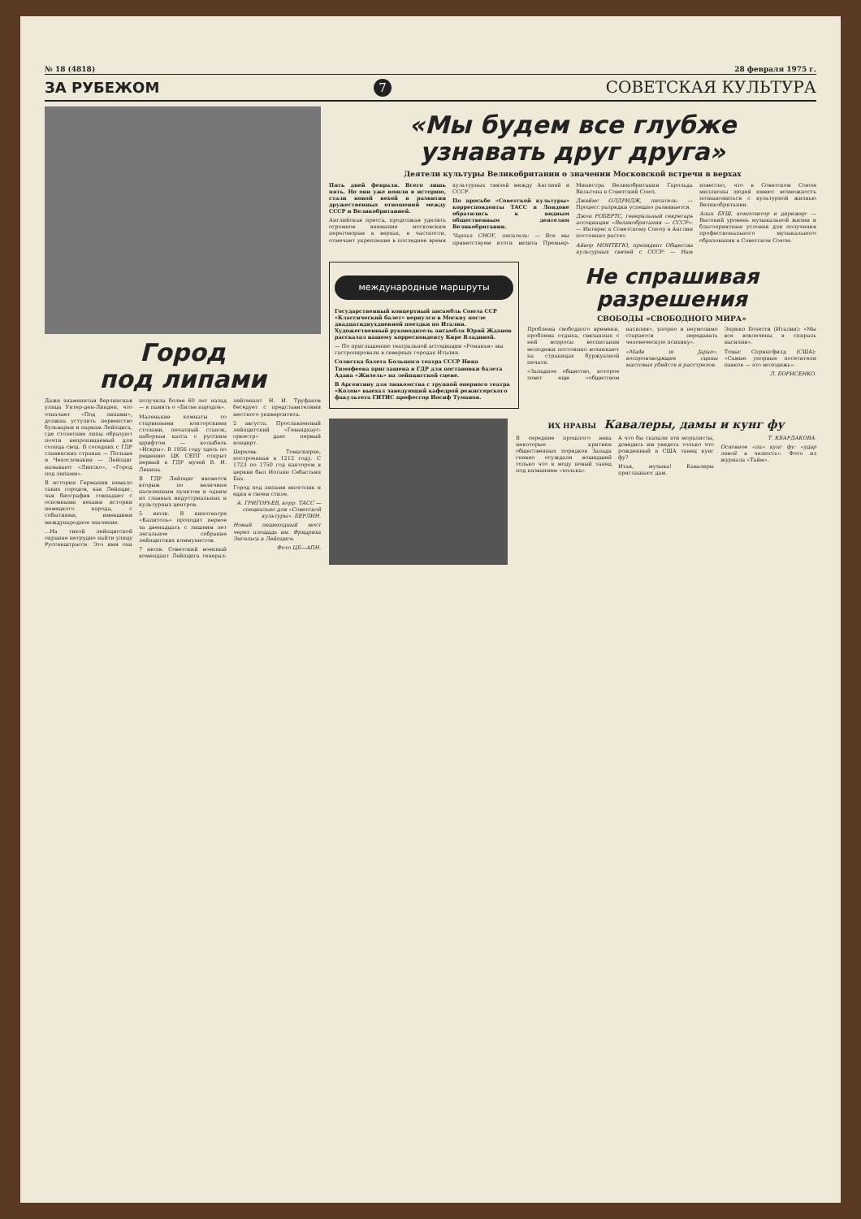№ 18 (4818) 28 февраля 1975 г.
ЗА РУБЕЖОМ 7 СОВЕТСКАЯ КУЛЬТУРА
Город
под липами
Даже знаменитая берлинская улица Унтер-ден-Линден, что означает «Под липами», должна уступить первенство бульварам и паркам Лейпцига, где столетние липы образуют почти непроницаемый для солнца свод. В соседних с ГДР славянских странах — Польше и Чехословакии — Лейпциг называют «Липско», «Город под липами».
В истории Германии немало таких городов, как Лейпциг, чья биография совпадает с основными вехами истории немецкого народа, с событиями, имевшими международное значение.
...На тихой лейпцигской окраине нетрудно найти улицу Руссенштрассе. Это имя она получила более 60 лет назад — в память о «Битве народов».
Маленькие комнаты со старинными конторскими столами, печатный станок, наборная касса с русским шрифтом — колыбель «Искры». В 1956 году здесь по решению ЦК СЕПГ открыт первый в ГДР музей В. И. Ленина.
В ГДР Лейпциг является вторым по величине населенным пунктом и одним из главных индустриальных и культурных центров.
5 июля. В кинотеатре «Капитоль» проходит первое за двенадцать с лишним лет легальное собрание лейпцигских коммунистов.
7 июля. Советский военный комендант Лейпцига генерал-лейтенант Н. И. Труфанов беседует с представителями местного университета.
2 августа. Прославленный лейпцигский «Гевандхаус-оркестр» дает первый концерт.
Церковь Томаскирхе, построенная в 1212 году. С 1723 по 1750 год кантором в церкви был Иоганн Себастьян Бах.
Город под липами многолик и един в своем стиле.
А. ГРИГОРЬЕВ, корр. ТАСС — специально для «Советской культуры». БЕРЛИН.
Новый пешеходный мост через площадь им. Фридриха Энгельса в Лейпциге.
Фото ЦБ—АПН.
«Мы будем все глубже
узнавать друг друга»
Деятели культуры Великобритании о значении Московской встречи в верхах
Пять дней февраля. Всего лишь пять. Но они уже вошли в историю, стали новой вехой в развитии дружественных отношений между СССР и Великобританией.
Английская пресса, продолжая уделять огромное внимание московским переговорам в верхах, в частности, отмечает укрепление в последнее время культурных связей между Англией и СССР.
По просьбе «Советской культуры» корреспонденты ТАСС в Лондоне обратились к видным общественным деятелям Великобритании.
Чарльз СНОУ, писатель: — Все мы приветствуем итоги визита Премьер-Министра Великобритании Гарольда Вильсона в Советский Союз.
Джеймс ОЛДРИДЖ, писатель: — Процесс разрядки успешно развивается.
Джон РОБЕРТС, генеральный секретарь ассоциации «Великобритания — СССР»: — Интерес к Советскому Союзу в Англии постоянно растет.
Айвор МОНТЕГЮ, президент Общества культурных связей с СССР: — Нам известно, что в Советском Союзе миллионы людей имеют возможность познакомиться с культурной жизнью Великобритании.
Алан БУШ, композитор и дирижер: — Высокий уровень музыкальной жизни и благоприятные условия для получения профессионального музыкального образования в Советском Союзе.
международные маршруты
Государственный концертный ансамбль Союза ССР «Классический балет» вернулся в Москву после двадцатидвухдневной поездки по Италии. Художественный руководитель ансамбля Юрий Жданов рассказал нашему корреспонденту Кире Владиной.
— По приглашению театральной ассоциации «Романья» мы гастролировали в северных городах Италии.
Солистка балета Большого театра СССР Нина Тимофеева приглашена в ГДР для постановки балета Адана «Жизель» на лейпцигской сцене.
В Аргентину для знакомства с труппой оперного театра «Колон» выехал заведующий кафедрой режиссерского факультета ГИТИС профессор Иосиф Туманов.
Не спрашивая разрешения
СВОБОДЫ «СВОБОДНОГО МИРА»
Проблема свободного времени, проблема отдыха, связанных с ней вопросы воспитания молодежи постоянно возникают на страницах буржуазной печати.
«Западное общество, которое зовет еще «обществом насилия», упорно и неумолимо старается передавать человеческую психику».
«Made in Japan», воспроизводящие сцены массовых убийств и расстрелов.
Энрико Бозетти (Италия): «Мы все вовлечены в спираль насилия».
Томас Спрингфилд (США): «Самые упорные посетители павков — это молодежь».
Л. БОРИСЕНКО.
ИХ НРАВЫ Кавалеры, дамы и кунг фу
В середине прошлого века некоторые критики общественных порядков Запада гневно осуждали вошедший только что в моду новый танец под названием «полька».
А что бы сказали эти моралисты, доведись им увидеть только что рожденный в США танец кунг фу?
Итак, музыка! Кавалеры приглашают дам.
Т. КВАРДАКОВА.
Основное «па» кунг фу: «удар левой в челюсть». Фото из журнала «Тайм».